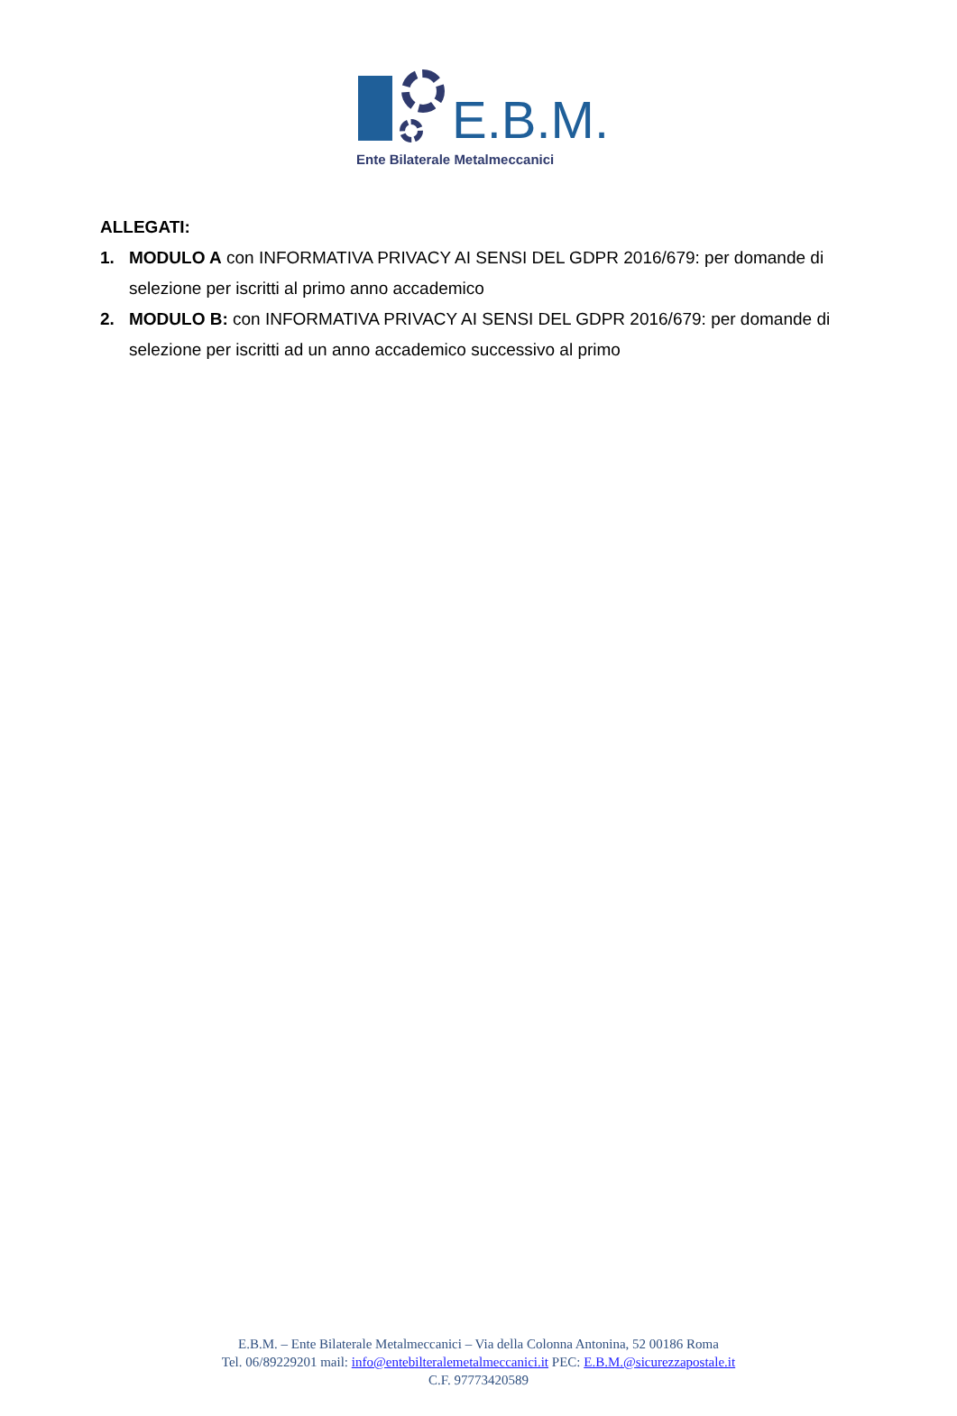E.B.M.
Ente Bilaterale Metalmeccanici
ALLEGATI:
1. MODULO A con INFORMATIVA PRIVACY AI SENSI DEL GDPR 2016/679: per domande di selezione per iscritti al primo anno accademico
2. MODULO B: con INFORMATIVA PRIVACY AI SENSI DEL GDPR 2016/679: per domande di selezione per iscritti ad un anno accademico successivo al primo
E.B.M. – Ente Bilaterale Metalmeccanici – Via della Colonna Antonina, 52 00186 Roma
Tel. 06/89229201 mail: info@entebilteralemetalmeccanici.it PEC: E.B.M.@sicurezzapostale.it
C.F. 97773420589